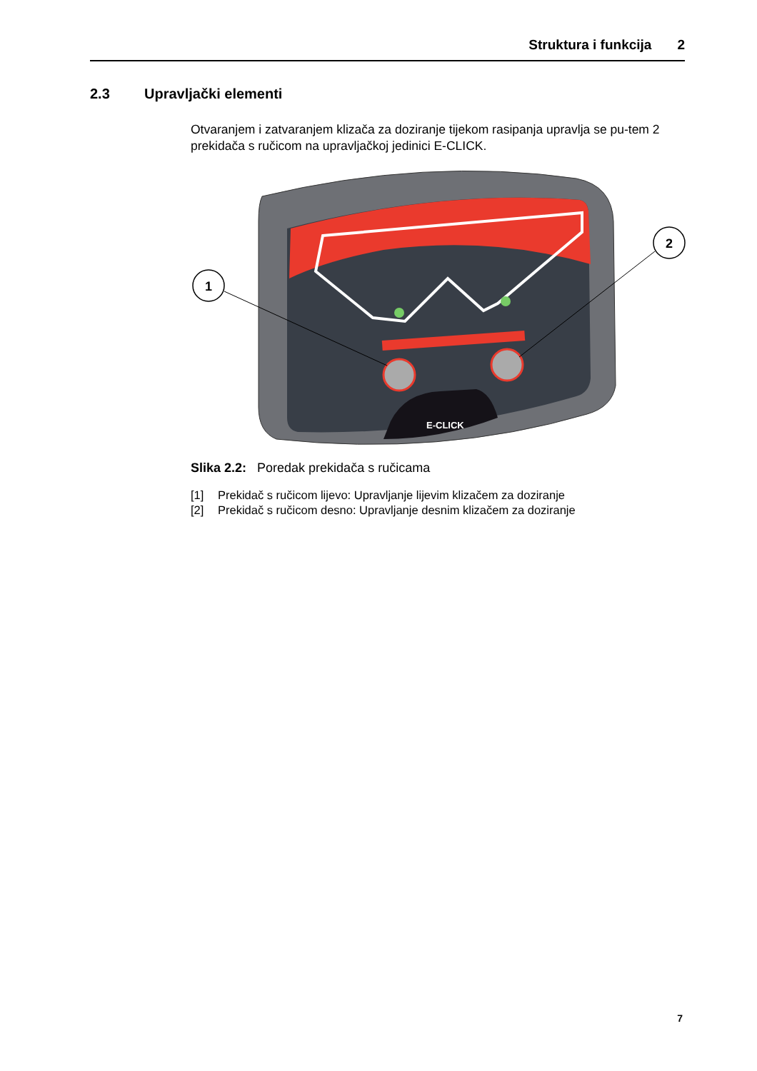Struktura i funkcija 2
2.3 Upravljački elementi
Otvaranjem i zatvaranjem klizača za doziranje tijekom rasipanja upravlja se pu-tem 2 prekidača s ručicom na upravljačkoj jedinici E-CLICK.
E-CLICK
1
2
Slika 2.2: Poredak prekidača s ručicama
[1] Prekidač s ručicom lijevo: Upravljanje lijevim klizačem za doziranje
[2] Prekidač s ručicom desno: Upravljanje desnim klizačem za doziranje
7